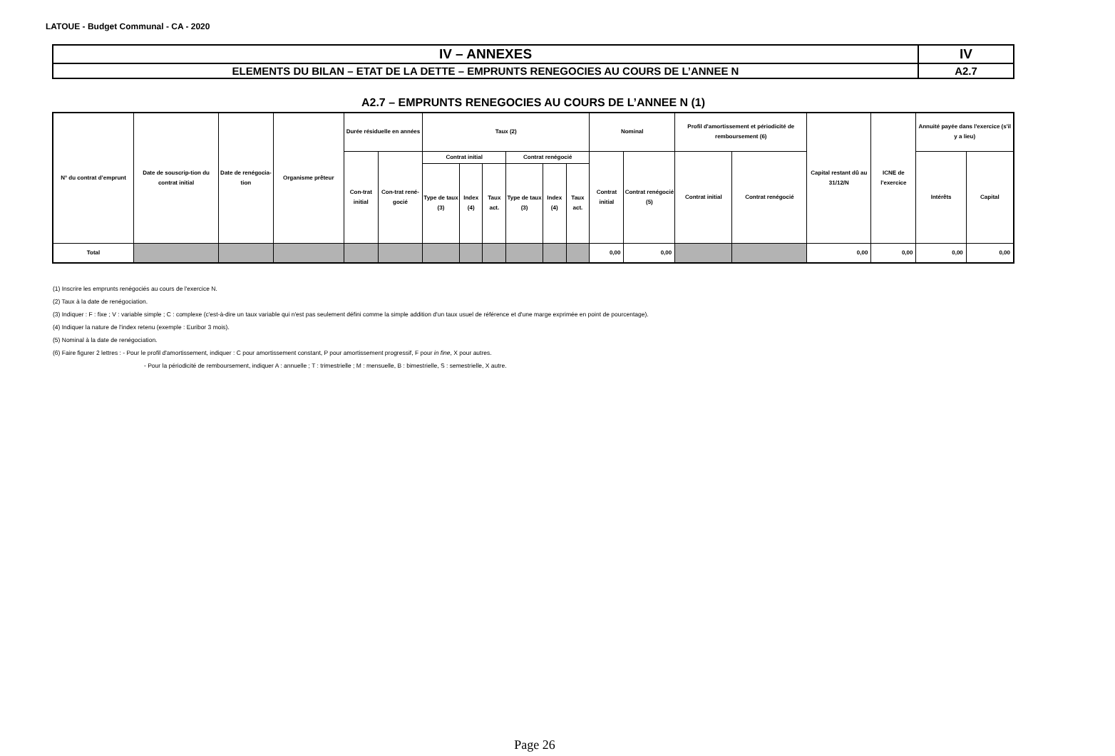LATOUE - Budget Communal - CA - 2020
| IV – ANNEXES | IV |
| ELEMENTS DU BILAN – ETAT DE LA DETTE – EMPRUNTS RENEGOCIES AU COURS DE L’ANNEE N | A2.7 |
A2.7 – EMPRUNTS RENEGOCIES AU COURS DE L’ANNEE N (1)
| N° du contrat d’emprunt | Date de souscrip-tion du contrat initial | Date de renégocia-tion | Organisme prêteur | Durée résiduelle en années | | Taux (2) | | | | | | Nominal | | Profil d'amortissement et périodicité de remboursement (6) | | Capital restant dû au 31/12/N | ICNE de l'exercice | Annuité payée dans l'exercice (s'il y a lieu) | |
| --- | --- | --- | --- | --- | --- | --- | --- | --- | --- | --- | --- | --- | --- | --- | --- | --- | --- | --- | --- |
| | | | | Con-trat initial | Con-trat rené-gocié | Contrat initial | | | Contrat renégocié | | | Contrat initial | Contrat renégocié (5) | Contrat initial | Contrat renégocié | | | Intérêts | Capital |
| | | | | | | Type de taux (3) | Index (4) | Taux act. | Type de taux (3) | Index (4) | Taux act. | | | | | | | | |
| Total | | | | | | | | | | | | 0,00 | 0,00 | | | 0,00 | 0,00 | 0,00 | 0,00 |
(1) Inscrire les emprunts renégociés au cours de l'exercice N.
(2) Taux à la date de renégociation.
(3) Indiquer : F : fixe ; V : variable simple ; C : complexe (c'est-à-dire un taux variable qui n'est pas seulement défini comme la simple addition d'un taux usuel de référence et d'une marge exprimée en point de pourcentage).
(4) Indiquer la nature de l'index retenu (exemple : Euribor 3 mois).
(5) Nominal à la date de renégociation.
(6) Faire figurer 2 lettres : - Pour le profil d'amortissement, indiquer : C pour amortissement constant, P pour amortissement progressif, F pour in fine, X pour autres.
- Pour la périodicité de remboursement, indiquer A : annuelle ; T : trimestrielle ; M : mensuelle, B : bimestrielle, S : semestrielle, X autre.
Page 26